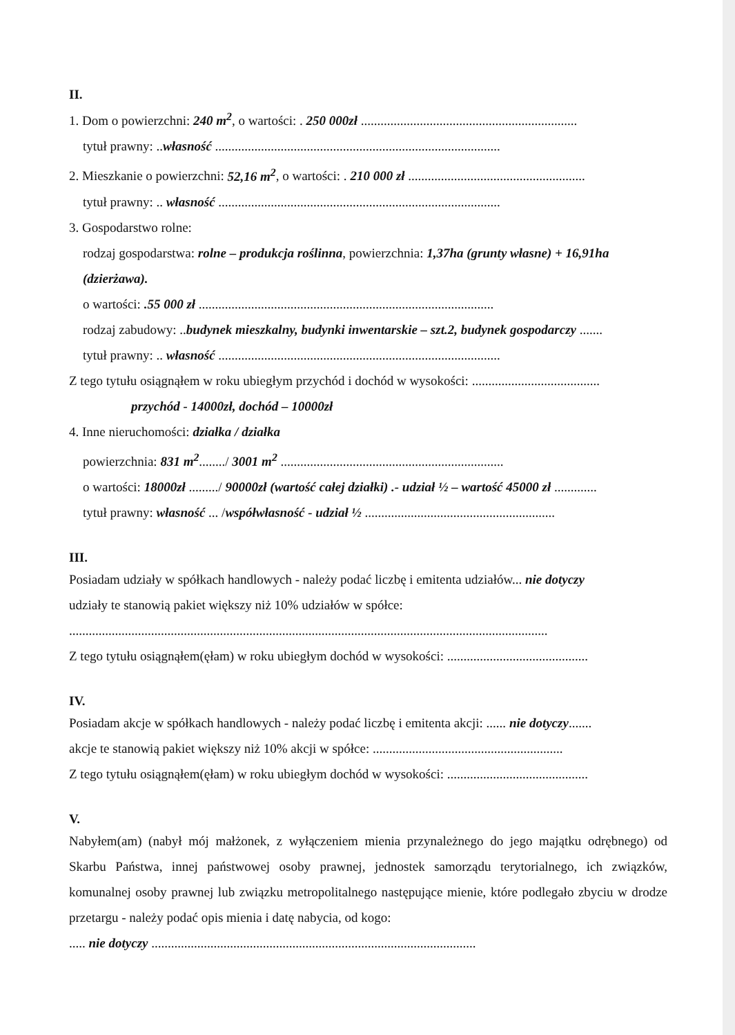II.
1. Dom o powierzchni: 240 m<sup>2</sup>, o wartości: . 250 000zł ..................................................................
tytuł prawny: ..własność .......................................................................................
2. Mieszkanie o powierzchni: 52,16 m<sup>2</sup>, o wartości: . 210 000 zł ......................................................
tytuł prawny: .. własność ......................................................................................
3. Gospodarstwo rolne:
rodzaj gospodarstwa: rolne – produkcja roślinna, powierzchnia: 1,37ha (grunty własne) + 16,91ha (dzierżawa).
o wartości: .55 000 zł ..........................................................................................
rodzaj zabudowy: ..budynek mieszkalny, budynki inwentarskie – szt.2, budynek gospodarczy .......
tytuł prawny: .. własność ......................................................................................
Z tego tytułu osiągnąłem w roku ubiegłym przychód i dochód w wysokości: .......................................
przychód - 14000zł, dochód – 10000zł
4. Inne nieruchomości: działka / działka
powierzchnia: 831 m<sup>2</sup>......../ 3001 m<sup>2</sup> ....................................................................
o wartości: 18000zł ........./ 90000zł (wartość całej działki) .- udział ½ – wartość 45000 zł .............
tytuł prawny: własność ... /współwłasność - udział ½ ..........................................................
III.
Posiadam udziały w spółkach handlowych - należy podać liczbę i emitenta udziałów... nie dotyczy
udziały te stanowią pakiet większy niż 10% udziałów w spółce:
..................................................................................................................................................
Z tego tytułu osiągnąłem(ęłam) w roku ubiegłym dochód w wysokości: ...........................................
IV.
Posiadam akcje w spółkach handlowych - należy podać liczbę i emitenta akcji: ...... nie dotyczy.......
akcje te stanowią pakiet większy niż 10% akcji w spółce: ..........................................................
Z tego tytułu osiągnąłem(ęłam) w roku ubiegłym dochód w wysokości: ...........................................
V.
Nabyłem(am) (nabył mój małżonek, z wyłączeniem mienia przynależnego do jego majątku odrębnego) od Skarbu Państwa, innej państwowej osoby prawnej, jednostek samorządu terytorialnego, ich związków, komunalnej osoby prawnej lub związku metropolitalnego następujące mienie, które podlegało zbyciu w drodze przetargu - należy podać opis mienia i datę nabycia, od kogo:
..... nie dotyczy ...................................................................................................